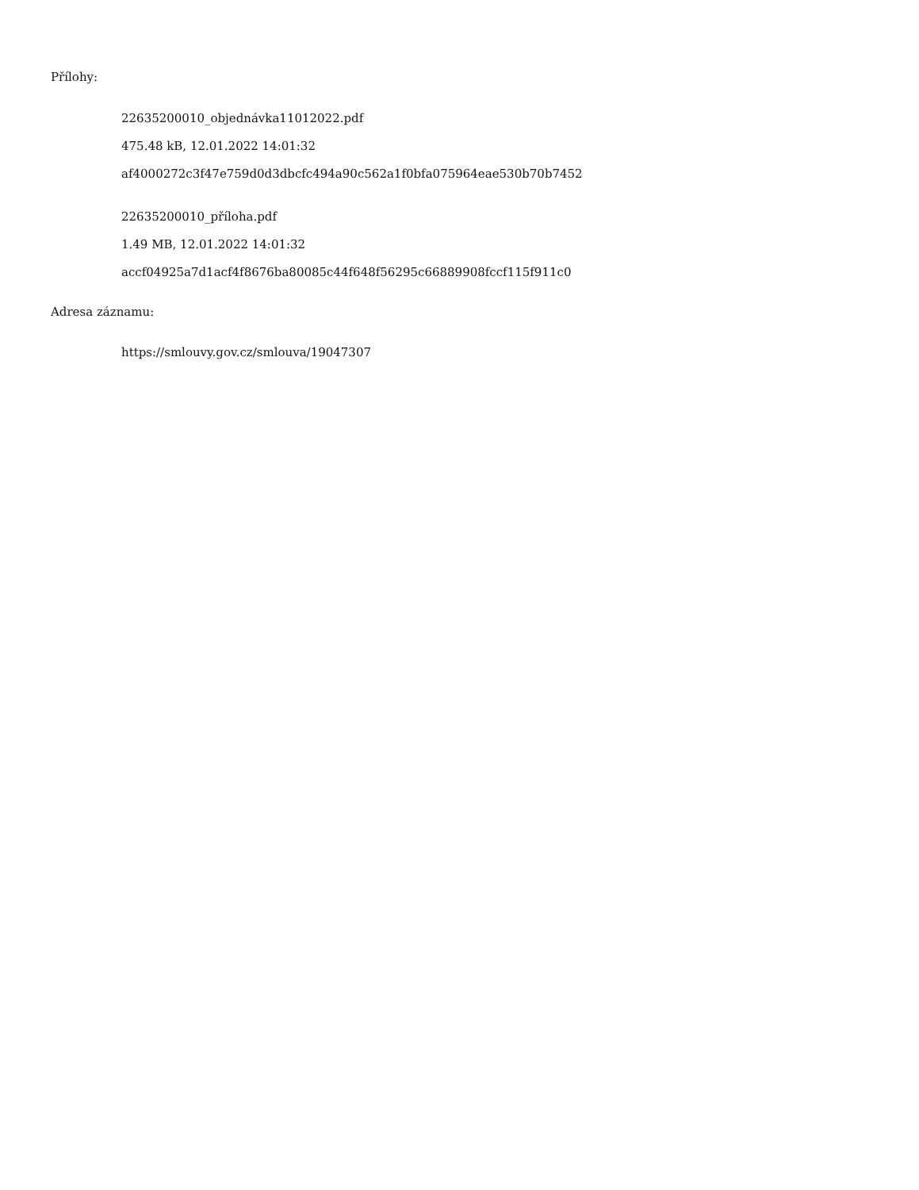Přílohy:
22635200010_objednávka11012022.pdf
475.48 kB, 12.01.2022 14:01:32
af4000272c3f47e759d0d3dbcfc494a90c562a1f0bfa075964eae530b70b7452
22635200010_příloha.pdf
1.49 MB, 12.01.2022 14:01:32
accf04925a7d1acf4f8676ba80085c44f648f56295c66889908fccf115f911c0
Adresa záznamu:
https://smlouvy.gov.cz/smlouva/19047307